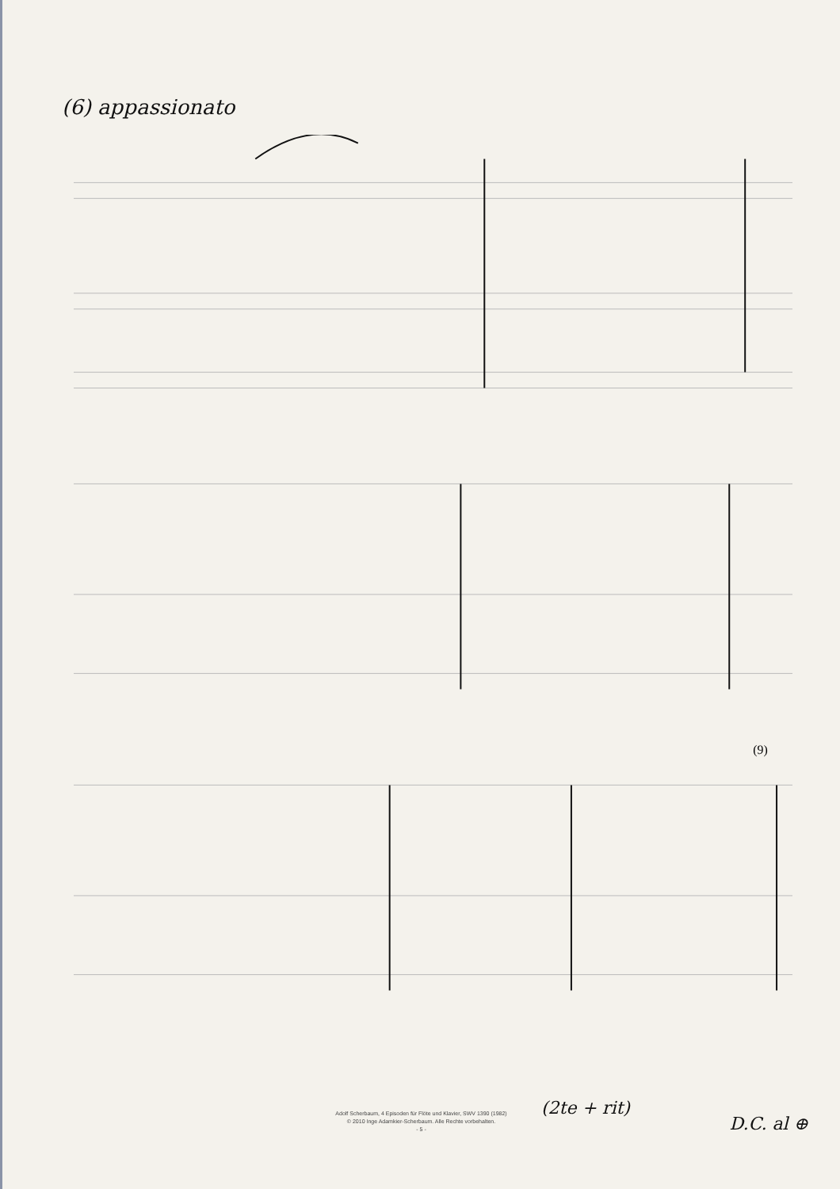(6) appassionato
(9)
(2te + rit)
D.C. al ⊕
Adolf Scherbaum, 4 Episoden für Flöte und Klavier, SWV 1390 (1982)
© 2010 Inge Adamkier-Scherbaum. Alle Rechte vorbehalten.
- 5 -